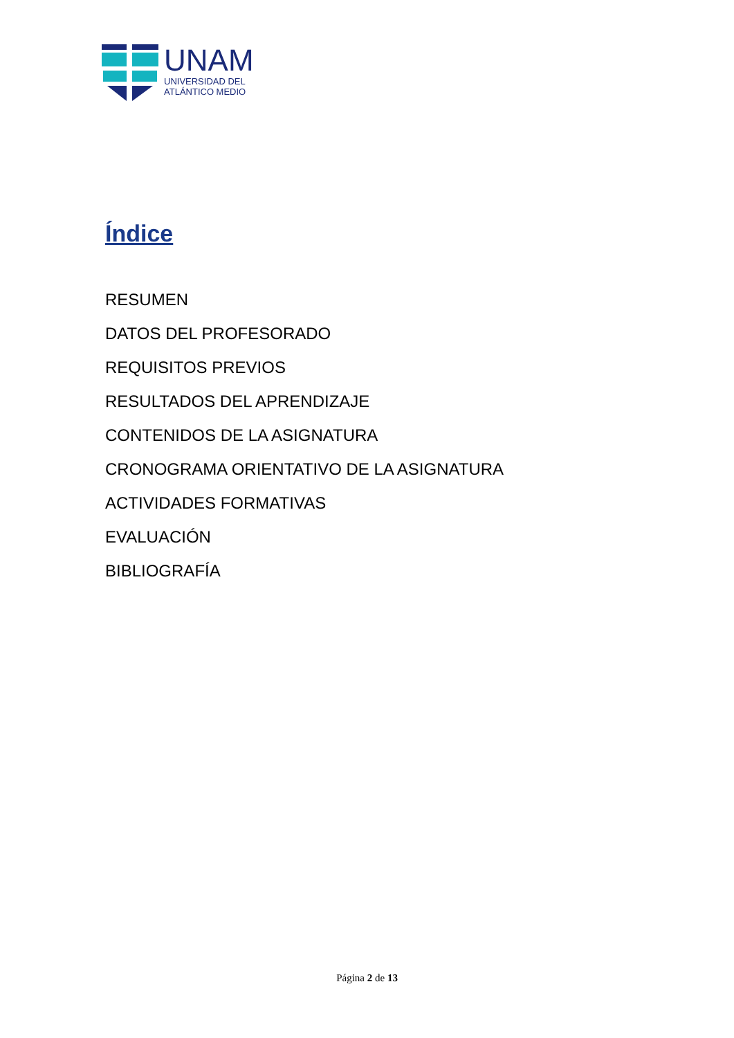UNAM
UNIVERSIDAD DEL
ATLÁNTICO MEDIO
Índice
RESUMEN
DATOS DEL PROFESORADO
REQUISITOS PREVIOS
RESULTADOS DEL APRENDIZAJE
CONTENIDOS DE LA ASIGNATURA
CRONOGRAMA ORIENTATIVO DE LA ASIGNATURA
ACTIVIDADES FORMATIVAS
EVALUACIÓN
BIBLIOGRAFÍA
Página 2 de 13